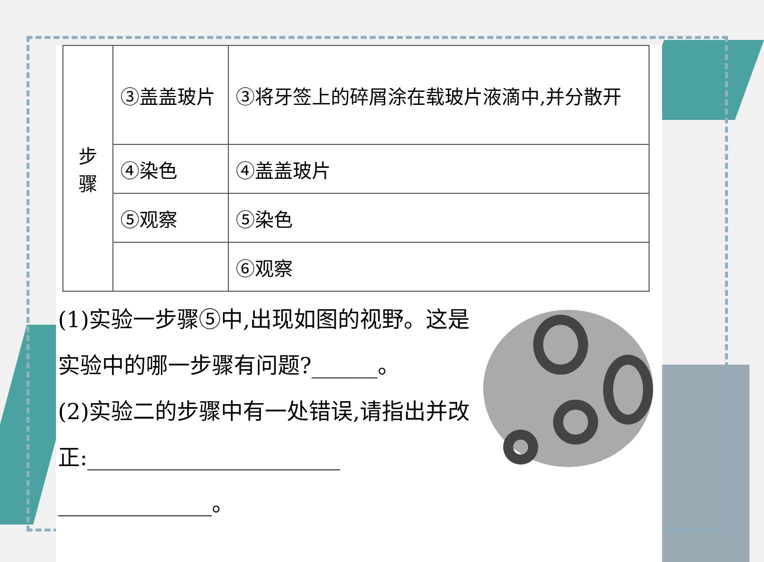| 步 骤 | ③盖盖玻片 | ③将牙签上的碎屑涂在载玻片液滴中,并分散开 |
| | ④染色 | ④盖盖玻片 |
| | ⑤观察 | ⑤染色 |
| | | ⑥观察 |
(1)实验一步骤⑤中,出现如图的视野。这是实验中的哪一步骤有问题?______。
(2)实验二的步骤中有一处错误,请指出并改正:_______________________
______________。